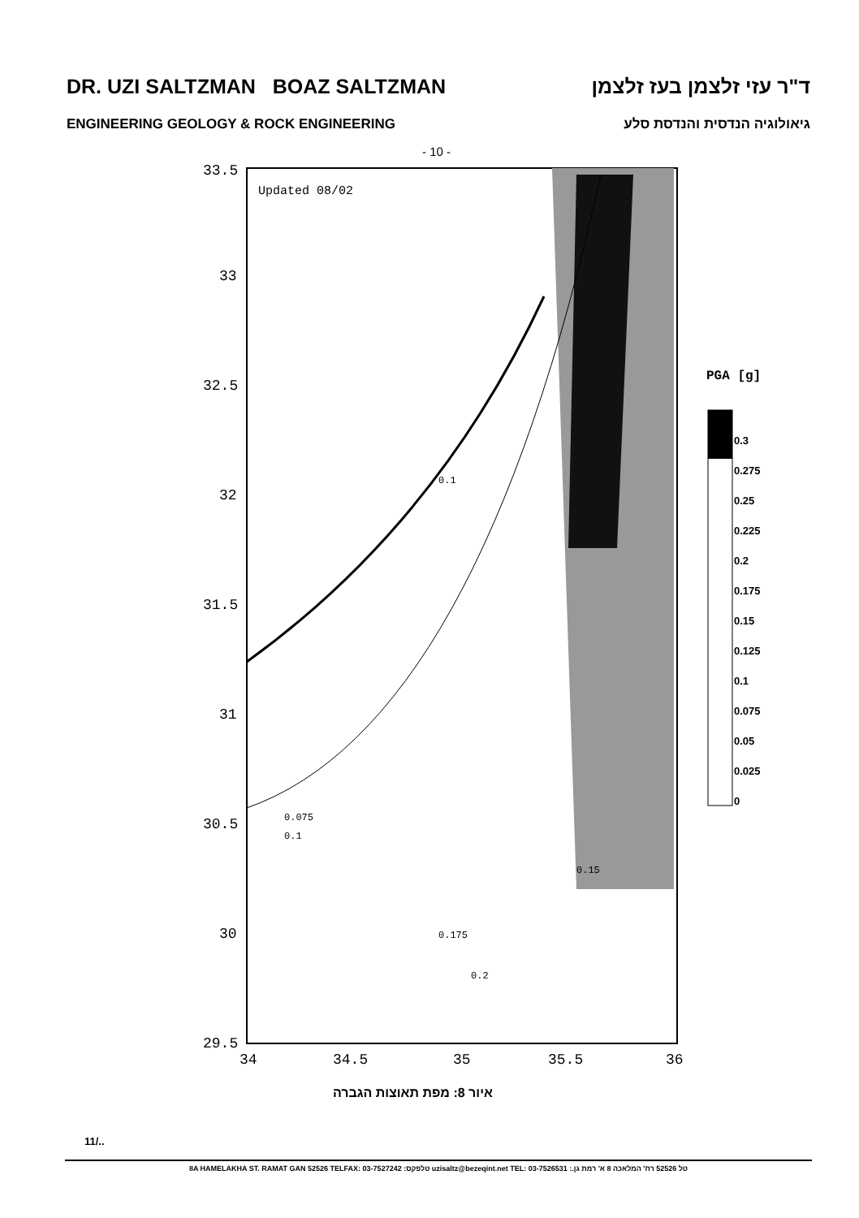DR. UZI SALTZMAN BOAZ SALTZMAN ד"ר עזי זלצמן בעז זלצמן
ENGINEERING GEOLOGY & ROCK ENGINEERING גיאולוגיה הנדסית והנדסת סלע
- 10 -
33.5
33
32.5
32
31.5
31
30.5
30
29.5
34
34.5
35
35.5
36
Updated 08/02
PGA [g]
0.3
0.275
0.25
0.225
0.2
0.175
0.15
0.125
0.1
0.075
0.05
0.025
0
0.075
0.1
0.1
0.15
0.2
0.175
איור 8: מפת תאוצות הגברה
11/..
8A HAMELAKHA ST. RAMAT GAN 52526 TELFAX: 03-7527242 :טלפקס uzisaltz@bezeqint.net TEL: 03-7526531 :.טל 52526 רח' המלאכה 8 א' רמת גן